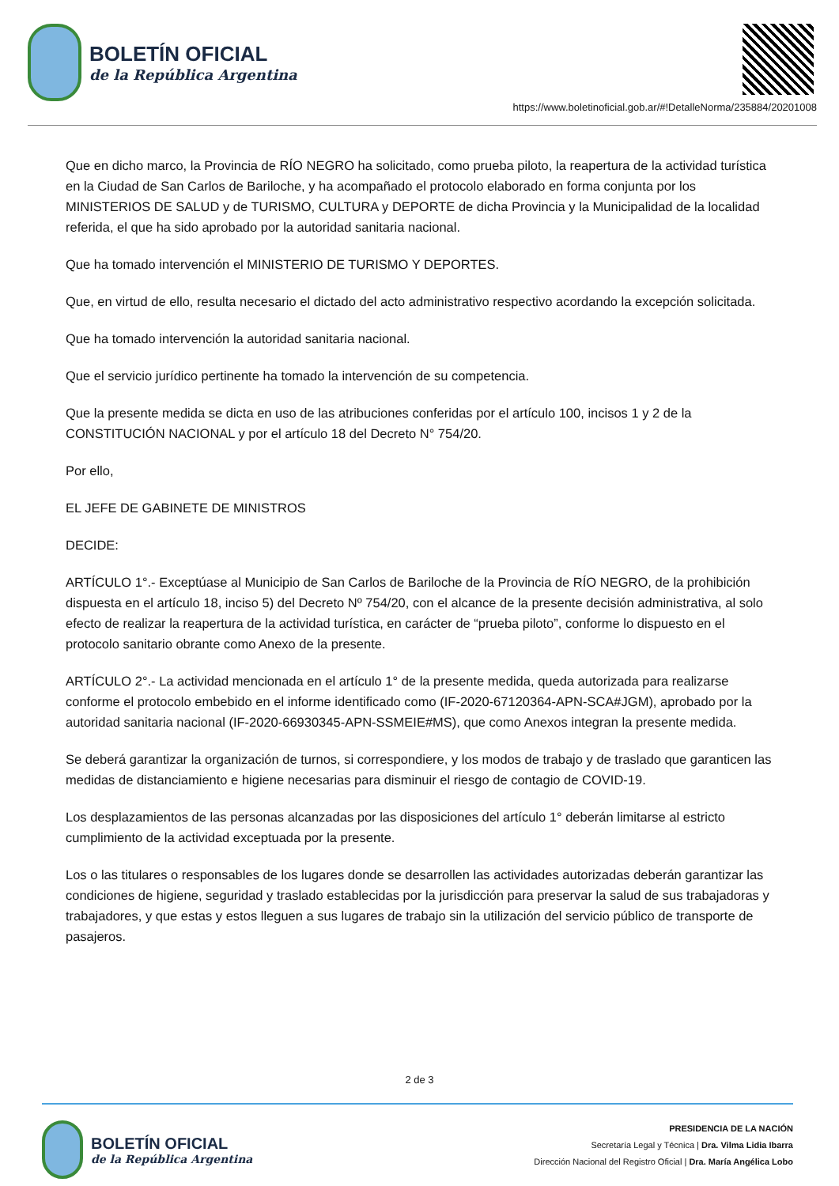BOLETÍN OFICIAL
de la República Argentina
https://www.boletinoficial.gob.ar/#!DetalleNorma/235884/20201008
Que en dicho marco, la Provincia de RÍO NEGRO ha solicitado, como prueba piloto, la reapertura de la actividad turística en la Ciudad de San Carlos de Bariloche, y ha acompañado el protocolo elaborado en forma conjunta por los MINISTERIOS DE SALUD y de TURISMO, CULTURA y DEPORTE de dicha Provincia y la Municipalidad de la localidad referida, el que ha sido aprobado por la autoridad sanitaria nacional.
Que ha tomado intervención el MINISTERIO DE TURISMO Y DEPORTES.
Que, en virtud de ello, resulta necesario el dictado del acto administrativo respectivo acordando la excepción solicitada.
Que ha tomado intervención la autoridad sanitaria nacional.
Que el servicio jurídico pertinente ha tomado la intervención de su competencia.
Que la presente medida se dicta en uso de las atribuciones conferidas por el artículo 100, incisos 1 y 2 de la CONSTITUCIÓN NACIONAL y por el artículo 18 del Decreto N° 754/20.
Por ello,
EL JEFE DE GABINETE DE MINISTROS
DECIDE:
ARTÍCULO 1°.- Exceptúase al Municipio de San Carlos de Bariloche de la Provincia de RÍO NEGRO, de la prohibición dispuesta en el artículo 18, inciso 5) del Decreto Nº 754/20, con el alcance de la presente decisión administrativa, al solo efecto de realizar la reapertura de la actividad turística, en carácter de “prueba piloto”, conforme lo dispuesto en el protocolo sanitario obrante como Anexo de la presente.
ARTÍCULO 2°.- La actividad mencionada en el artículo 1° de la presente medida, queda autorizada para realizarse conforme el protocolo embebido en el informe identificado como (IF-2020-67120364-APN-SCA#JGM), aprobado por la autoridad sanitaria nacional (IF-2020-66930345-APN-SSMEIE#MS), que como Anexos integran la presente medida.
Se deberá garantizar la organización de turnos, si correspondiere, y los modos de trabajo y de traslado que garanticen las medidas de distanciamiento e higiene necesarias para disminuir el riesgo de contagio de COVID-19.
Los desplazamientos de las personas alcanzadas por las disposiciones del artículo 1° deberán limitarse al estricto cumplimiento de la actividad exceptuada por la presente.
Los o las titulares o responsables de los lugares donde se desarrollen las actividades autorizadas deberán garantizar las condiciones de higiene, seguridad y traslado establecidas por la jurisdicción para preservar la salud de sus trabajadoras y trabajadores, y que estas y estos lleguen a sus lugares de trabajo sin la utilización del servicio público de transporte de pasajeros.
2 de 3
BOLETÍN OFICIAL
de la República Argentina
PRESIDENCIA DE LA NACIÓN
Secretaría Legal y Técnica | Dra. Vilma Lidia Ibarra
Dirección Nacional del Registro Oficial | Dra. María Angélica Lobo